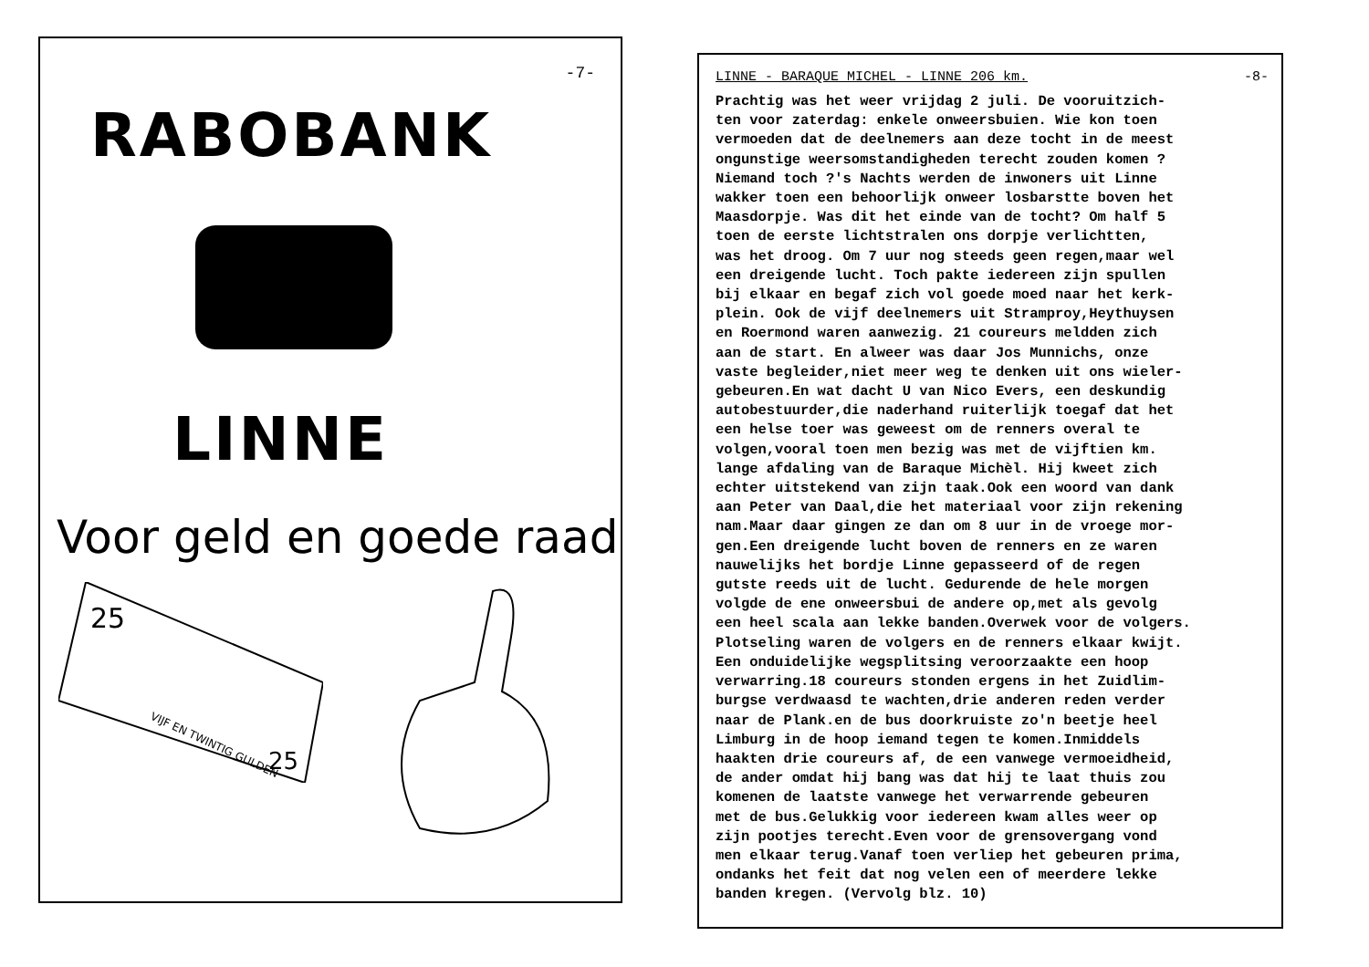-7-
RABOBANK
LINNE
Voor geld en goede raad
25
VIJF EN TWINTIG GULDEN
25
LINNE - BARAQUE MICHEL - LINNE 206 km. -8-
Prachtig was het weer vrijdag 2 juli. De vooruitzich- ten voor zaterdag: enkele onweersbuien. Wie kon toen vermoeden dat de deelnemers aan deze tocht in de meest ongunstige weersomstandigheden terecht zouden komen ? Niemand toch ?'s Nachts werden de inwoners uit Linne wakker toen een behoorlijk onweer losbarstte boven het Maasdorpje. Was dit het einde van de tocht? Om half 5 toen de eerste lichtstralen ons dorpje verlichtten, was het droog. Om 7 uur nog steeds geen regen,maar wel een dreigende lucht. Toch pakte iedereen zijn spullen bij elkaar en begaf zich vol goede moed naar het kerk- plein. Ook de vijf deelnemers uit Stramproy,Heythuysen en Roermond waren aanwezig. 21 coureurs meldden zich aan de start. En alweer was daar Jos Munnichs, onze vaste begleider,niet meer weg te denken uit ons wieler- gebeuren.En wat dacht U van Nico Evers, een deskundig autobestuurder,die naderhand ruiterlijk toegaf dat het een helse toer was geweest om de renners overal te volgen,vooral toen men bezig was met de vijftien km. lange afdaling van de Baraque Michèl. Hij kweet zich echter uitstekend van zijn taak.Ook een woord van dank aan Peter van Daal,die het materiaal voor zijn rekening nam.Maar daar gingen ze dan om 8 uur in de vroege mor- gen.Een dreigende lucht boven de renners en ze waren nauwelijks het bordje Linne gepasseerd of de regen gutste reeds uit de lucht. Gedurende de hele morgen volgde de ene onweersbui de andere op,met als gevolg een heel scala aan lekke banden.Overwek voor de volgers. Plotseling waren de volgers en de renners elkaar kwijt. Een onduidelijke wegsplitsing veroorzaakte een hoop verwarring.18 coureurs stonden ergens in het Zuidlim- burgse verdwaasd te wachten,drie anderen reden verder naar de Plank.en de bus doorkruiste zo'n beetje heel Limburg in de hoop iemand tegen te komen.Inmiddels haakten drie coureurs af, de een vanwege vermoeidheid, de ander omdat hij bang was dat hij te laat thuis zou komenen de laatste vanwege het verwarrende gebeuren met de bus.Gelukkig voor iedereen kwam alles weer op zijn pootjes terecht.Even voor de grensovergang vond men elkaar terug.Vanaf toen verliep het gebeuren prima, ondanks het feit dat nog velen een of meerdere lekke banden kregen. (Vervolg blz. 10)